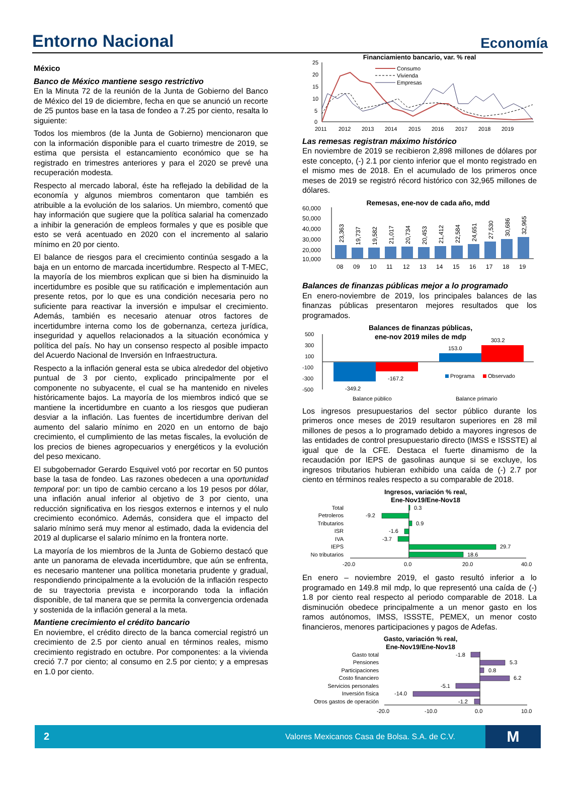Entorno Nacional Economía
México
Banco de México mantiene sesgo restrictivo
En la Minuta 72 de la reunión de la Junta de Gobierno del Banco de México del 19 de diciembre, fecha en que se anunció un recorte de 25 puntos base en la tasa de fondeo a 7.25 por ciento, resalta lo siguiente:
Todos los miembros (de la Junta de Gobierno) mencionaron que con la información disponible para el cuarto trimestre de 2019, se estima que persista el estancamiento económico que se ha registrado en trimestres anteriores y para el 2020 se prevé una recuperación modesta.
Respecto al mercado laboral, éste ha reflejado la debilidad de la economía y algunos miembros comentaron que también es atribuible a la evolución de los salarios. Un miembro, comentó que hay información que sugiere que la política salarial ha comenzado a inhibir la generación de empleos formales y que es posible que esto se verá acentuado en 2020 con el incremento al salario mínimo en 20 por ciento.
El balance de riesgos para el crecimiento continúa sesgado a la baja en un entorno de marcada incertidumbre. Respecto al T-MEC, la mayoría de los miembros explican que si bien ha disminuido la incertidumbre es posible que su ratificación e implementación aun presente retos, por lo que es una condición necesaria pero no suficiente para reactivar la inversión e impulsar el crecimiento. Además, también es necesario atenuar otros factores de incertidumbre interna como los de gobernanza, certeza jurídica, inseguridad y aquellos relacionados a la situación económica y política del país. No hay un consenso respecto al posible impacto del Acuerdo Nacional de Inversión en Infraestructura.
Respecto a la inflación general esta se ubica alrededor del objetivo puntual de 3 por ciento, explicado principalmente por el componente no subyacente, el cual se ha mantenido en niveles históricamente bajos. La mayoría de los miembros indicó que se mantiene la incertidumbre en cuanto a los riesgos que pudieran desviar a la inflación. Las fuentes de incertidumbre derivan del aumento del salario mínimo en 2020 en un entorno de bajo crecimiento, el cumplimiento de las metas fiscales, la evolución de los precios de bienes agropecuarios y energéticos y la evolución del peso mexicano.
El subgobernador Gerardo Esquivel votó por recortar en 50 puntos base la tasa de fondeo. Las razones obedecen a una oportunidad temporal por: un tipo de cambio cercano a los 19 pesos por dólar, una inflación anual inferior al objetivo de 3 por ciento, una reducción significativa en los riesgos externos e internos y el nulo crecimiento económico. Además, considera que el impacto del salario mínimo será muy menor al estimado, dada la evidencia del 2019 al duplicarse el salario mínimo en la frontera norte.
La mayoría de los miembros de la Junta de Gobierno destacó que ante un panorama de elevada incertidumbre, que aún se enfrenta, es necesario mantener una política monetaria prudente y gradual, respondiendo principalmente a la evolución de la inflación respecto de su trayectoria prevista e incorporando toda la inflación disponible, de tal manera que se permita la convergencia ordenada y sostenida de la inflación general a la meta.
Mantiene crecimiento el crédito bancario
En noviembre, el crédito directo de la banca comercial registró un crecimiento de 2.5 por ciento anual en términos reales, mismo crecimiento registrado en octubre. Por componentes: a la vivienda creció 7.7 por ciento; al consumo en 2.5 por ciento; y a empresas en 1.0 por ciento.
Financiamiento bancario, var. % real
25
20
15
10
5
0
2011
2012
2013
2014
2015
2016
2017
2018
2019
Consumo
Vivienda
Empresas
Las remesas registran máximo histórico
En noviembre de 2019 se recibieron 2,898 millones de dólares por este concepto, (-) 2.1 por ciento inferior que el monto registrado en el mismo mes de 2018. En el acumulado de los primeros once meses de 2019 se registró récord histórico con 32,965 millones de dólares.
Remesas, ene-nov de cada año, mdd
60,000
50,000
40,000
30,000
20,000
10,000
23,363
19,737
19,582
21,017
20,734
20,453
21,412
22,584
24,651
27,530
30,686
32,965
08
09
10
11
12
13
14
15
16
17
18
19
Balances de finanzas públicas mejor a lo programado
En enero-noviembre de 2019, los principales balances de las finanzas públicas presentaron mejores resultados que los programados.
Balances de finanzas públicas,
ene-nov 2019 miles de mdp
500
300
100
-100
-300
-500
-349.2
-167.2
153.0
303.2
Programa
Observado
Balance público
Balance primario
Los ingresos presupuestarios del sector público durante los primeros once meses de 2019 resultaron superiores en 28 mil millones de pesos a lo programado debido a mayores ingresos de las entidades de control presupuestario directo (IMSS e ISSSTE) al igual que de la CFE. Destaca el fuerte dinamismo de la recaudación por IEPS de gasolinas aunque si se excluye, los ingresos tributarios hubieran exhibido una caída de (-) 2.7 por ciento en términos reales respecto a su comparable de 2018.
Ingresos, variación % real,
Ene-Nov19/Ene-Nov18
Total
Petroleros
Tributarios
ISR
IVA
IEPS
No tributarios
0.3
-9.2
0.9
-1.6
-3.7
29.7
18.6
-20.0
0.0
20.0
40.0
En enero – noviembre 2019, el gasto resultó inferior a lo programado en 149.8 mil mdp, lo que representó una caída de (-) 1.8 por ciento real respecto al periodo comparable de 2018. La disminución obedece principalmente a un menor gasto en los ramos autónomos, IMSS, ISSSTE, PEMEX, un menor costo financieros, menores participaciones y pagos de Adefas.
Gasto, variación % real,
Ene-Nov19/Ene-Nov18
Gasto total
Pensiones
Participaciones
Costo financiero
Servicios personales
Inversión física
Otros gastos de operación
-1.8
5.3
0.8
6.2
-5.1
-14.0
-1.2
-20.0
-10.0
0.0
10.0
2 Valores Mexicanos Casa de Bolsa. S.A. de C.V. M